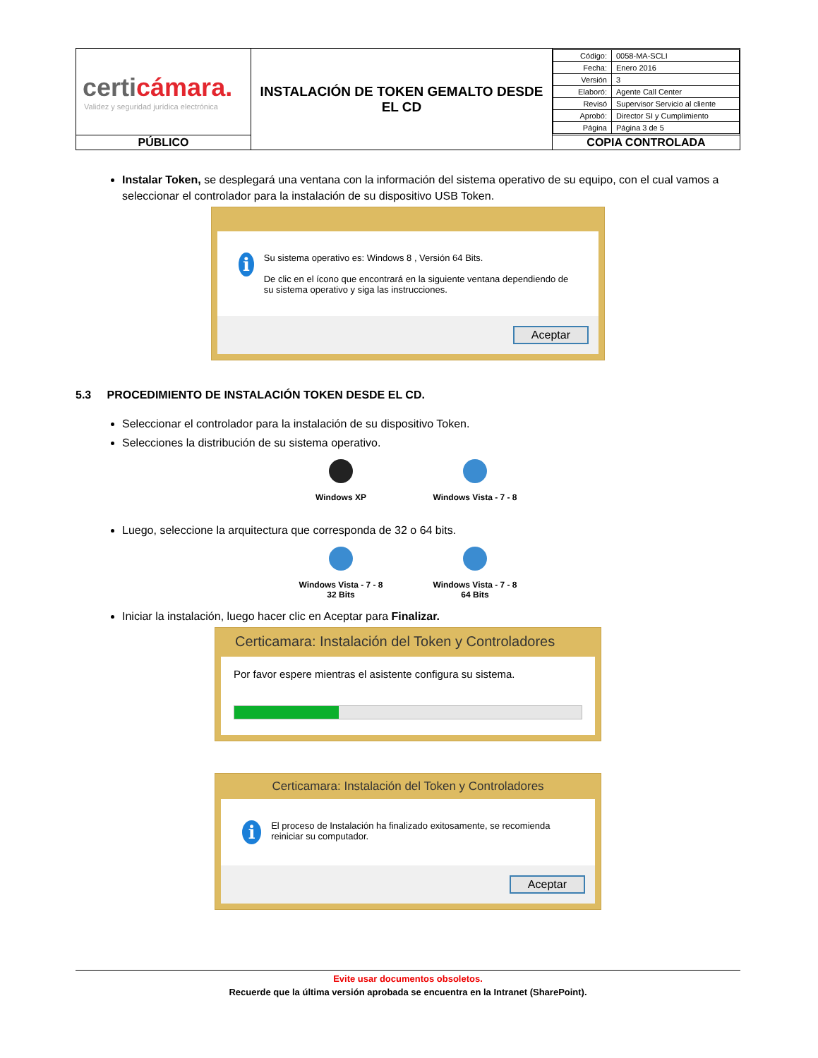| certi cámara. Validez y seguridad jurídica electrónica | INSTALACIÓN DE TOKEN GEMALTO DESDE EL CD | / Código: / 0058-MA-SCLI / / Fecha: / Enero 2016 / / Versión / 3 / / Elaboró: / Agente Call Center / / Revisó / Supervisor Servicio al cliente / / Aprobó: / Director SI y Cumplimiento / / Página / Página 3 de 5 / |
| PÚBLICO | | COPIA CONTROLADA |
Instalar Token, se desplegará una ventana con la información del sistema operativo de su equipo, con el cual vamos a seleccionar el controlador para la instalación de su dispositivo USB Token.
i
Su sistema operativo es: Windows 8 , Versión 64 Bits.
De clic en el ícono que encontrará en la siguiente ventana dependiendo de su sistema operativo y siga las instrucciones.
Aceptar
5.3 PROCEDIMIENTO DE INSTALACIÓN TOKEN DESDE EL CD.
Seleccionar el controlador para la instalación de su dispositivo Token.
Selecciones la distribución de su sistema operativo.
Windows XP
Windows Vista - 7 - 8
Luego, seleccione la arquitectura que corresponda de 32 o 64 bits.
Windows Vista - 7 - 8
32 Bits
Windows Vista - 7 - 8
64 Bits
Iniciar la instalación, luego hacer clic en Aceptar para Finalizar.
Certicamara: Instalación del Token y Controladores
Por favor espere mientras el asistente configura su sistema.
Certicamara: Instalación del Token y Controladores
i
El proceso de Instalación ha finalizado exitosamente, se recomienda reiniciar su computador.
Aceptar
Evite usar documentos obsoletos.
Recuerde que la última versión aprobada se encuentra en la Intranet (SharePoint).